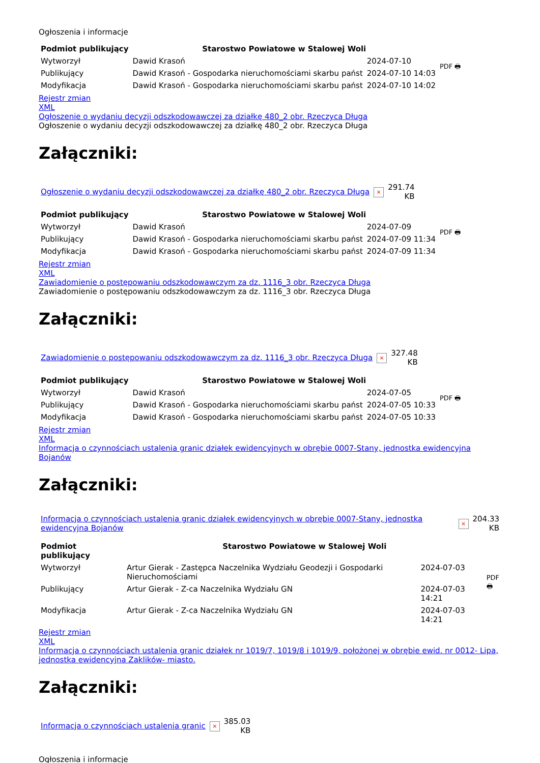Ogłoszenia i informacje
| Podmiot publikujący | Starostwo Powiatowe w Stalowej Woli | | PDF 🖶 |
| Wytworzył | Dawid Krasoń | 2024-07-10 | |
| Publikujący | Dawid Krasoń - Gospodarka nieruchomościami skarbu państ | 2024-07-10 14:03 | |
| Modyfikacja | Dawid Krasoń - Gospodarka nieruchomościami skarbu państ | 2024-07-10 14:02 | |
Rejestr zmian
XML
Ogłoszenie o wydaniu decyzji odszkodowawczej za działkę 480_2 obr. Rzeczyca Długa
Ogłoszenie o wydaniu decyzji odszkodowawczej za działkę 480_2 obr. Rzeczyca Długa
Załączniki:
| Ogłoszenie o wydaniu decyzji odszkodowawczej za działkę 480_2 obr. Rzeczyca Długa | × | 291.74 KB |
| Podmiot publikujący | Starostwo Powiatowe w Stalowej Woli | | PDF 🖶 |
| Wytworzył | Dawid Krasoń | 2024-07-09 | |
| Publikujący | Dawid Krasoń - Gospodarka nieruchomościami skarbu państ | 2024-07-09 11:34 | |
| Modyfikacja | Dawid Krasoń - Gospodarka nieruchomościami skarbu państ | 2024-07-09 11:34 | |
Rejestr zmian
XML
Zawiadomienie o postępowaniu odszkodowawczym za dz. 1116_3 obr. Rzeczyca Długa
Zawiadomienie o postępowaniu odszkodowawczym za dz. 1116_3 obr. Rzeczyca Długa
Załączniki:
| Zawiadomienie o postępowaniu odszkodowawczym za dz. 1116_3 obr. Rzeczyca Długa | × | 327.48 KB |
| Podmiot publikujący | Starostwo Powiatowe w Stalowej Woli | | PDF 🖶 |
| Wytworzył | Dawid Krasoń | 2024-07-05 | |
| Publikujący | Dawid Krasoń - Gospodarka nieruchomościami skarbu państ | 2024-07-05 10:33 | |
| Modyfikacja | Dawid Krasoń - Gospodarka nieruchomościami skarbu państ | 2024-07-05 10:33 | |
Rejestr zmian
XML
Informacja o czynnościach ustalenia granic działek ewidencyjnych w obrębie 0007-Stany, jednostka ewidencyjna Bojanów
Załączniki:
| Informacja o czynnościach ustalenia granic działek ewidencyjnych w obrębie 0007-Stany, jednostka ewidencyjna Bojanów | × | 204.33 KB |
| Podmiot publikujący | Starostwo Powiatowe w Stalowej Woli | | PDF 🖶 |
| Wytworzył | Artur Gierak - Zastępca Naczelnika Wydziału Geodezji i Gospodarki Nieruchomościami | 2024-07-03 | |
| Publikujący | Artur Gierak - Z-ca Naczelnika Wydziału GN | 2024-07-03 14:21 | |
| Modyfikacja | Artur Gierak - Z-ca Naczelnika Wydziału GN | 2024-07-03 14:21 | |
Rejestr zmian
XML
Informacja o czynnościach ustalenia granic działek nr 1019/7, 1019/8 i 1019/9, położonej w obrębie ewid. nr 0012- Lipa, jednostka ewidencyjna Zaklików- miasto.
Załączniki:
| Informacja o czynnościach ustalenia granic | × | 385.03 KB |
Ogłoszenia i informacje